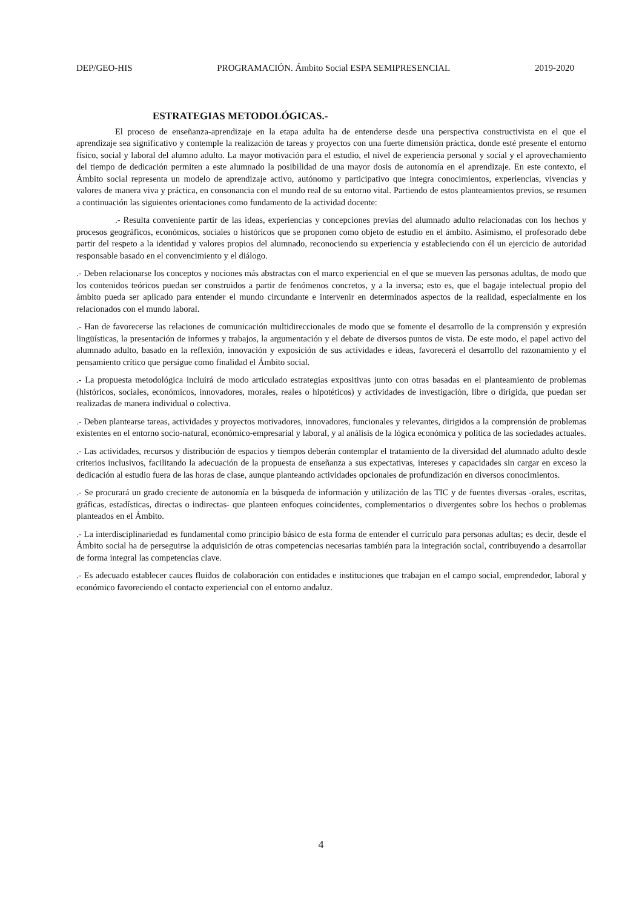DEP/GEO-HIS PROGRAMACIÓN. Ámbito Social ESPA SEMIPRESENCIAL 2019-2020
ESTRATEGIAS METODOLÓGICAS.-
El proceso de enseñanza-aprendizaje en la etapa adulta ha de entenderse desde una perspectiva constructivista en el que el aprendizaje sea significativo y contemple la realización de tareas y proyectos con una fuerte dimensión práctica, donde esté presente el entorno físico, social y laboral del alumno adulto. La mayor motivación para el estudio, el nivel de experiencia personal y social y el aprovechamiento del tiempo de dedicación permiten a este alumnado la posibilidad de una mayor dosis de autonomía en el aprendizaje. En este contexto, el Ámbito social representa un modelo de aprendizaje activo, autónomo y participativo que integra conocimientos, experiencias, vivencias y valores de manera viva y práctica, en consonancia con el mundo real de su entorno vital. Partiendo de estos planteamientos previos, se resumen a continuación las siguientes orientaciones como fundamento de la actividad docente:
.- Resulta conveniente partir de las ideas, experiencias y concepciones previas del alumnado adulto relacionadas con los hechos y procesos geográficos, económicos, sociales o históricos que se proponen como objeto de estudio en el ámbito. Asimismo, el profesorado debe partir del respeto a la identidad y valores propios del alumnado, reconociendo su experiencia y estableciendo con él un ejercicio de autoridad responsable basado en el convencimiento y el diálogo.
.- Deben relacionarse los conceptos y nociones más abstractas con el marco experiencial en el que se mueven las personas adultas, de modo que los contenidos teóricos puedan ser construidos a partir de fenómenos concretos, y a la inversa; esto es, que el bagaje intelectual propio del ámbito pueda ser aplicado para entender el mundo circundante e intervenir en determinados aspectos de la realidad, especialmente en los relacionados con el mundo laboral.
.- Han de favorecerse las relaciones de comunicación multidireccionales de modo que se fomente el desarrollo de la comprensión y expresión lingüísticas, la presentación de informes y trabajos, la argumentación y el debate de diversos puntos de vista. De este modo, el papel activo del alumnado adulto, basado en la reflexión, innovación y exposición de sus actividades e ideas, favorecerá el desarrollo del razonamiento y el pensamiento crítico que persigue como finalidad el Ámbito social.
.- La propuesta metodológica incluirá de modo articulado estrategias expositivas junto con otras basadas en el planteamiento de problemas (históricos, sociales, económicos, innovadores, morales, reales o hipotéticos) y actividades de investigación, libre o dirigida, que puedan ser realizadas de manera individual o colectiva.
.- Deben plantearse tareas, actividades y proyectos motivadores, innovadores, funcionales y relevantes, dirigidos a la comprensión de problemas existentes en el entorno socio-natural, económico-empresarial y laboral, y al análisis de la lógica económica y política de las sociedades actuales.
.- Las actividades, recursos y distribución de espacios y tiempos deberán contemplar el tratamiento de la diversidad del alumnado adulto desde criterios inclusivos, facilitando la adecuación de la propuesta de enseñanza a sus expectativas, intereses y capacidades sin cargar en exceso la dedicación al estudio fuera de las horas de clase, aunque planteando actividades opcionales de profundización en diversos conocimientos.
.- Se procurará un grado creciente de autonomía en la búsqueda de información y utilización de las TIC y de fuentes diversas -orales, escritas, gráficas, estadísticas, directas o indirectas- que planteen enfoques coincidentes, complementarios o divergentes sobre los hechos o problemas planteados en el Ámbito.
.- La interdisciplinariedad es fundamental como principio básico de esta forma de entender el currículo para personas adultas; es decir, desde el Ámbito social ha de perseguirse la adquisición de otras competencias necesarias también para la integración social, contribuyendo a desarrollar de forma integral las competencias clave.
.- Es adecuado establecer cauces fluidos de colaboración con entidades e instituciones que trabajan en el campo social, emprendedor, laboral y económico favoreciendo el contacto experiencial con el entorno andaluz.
4